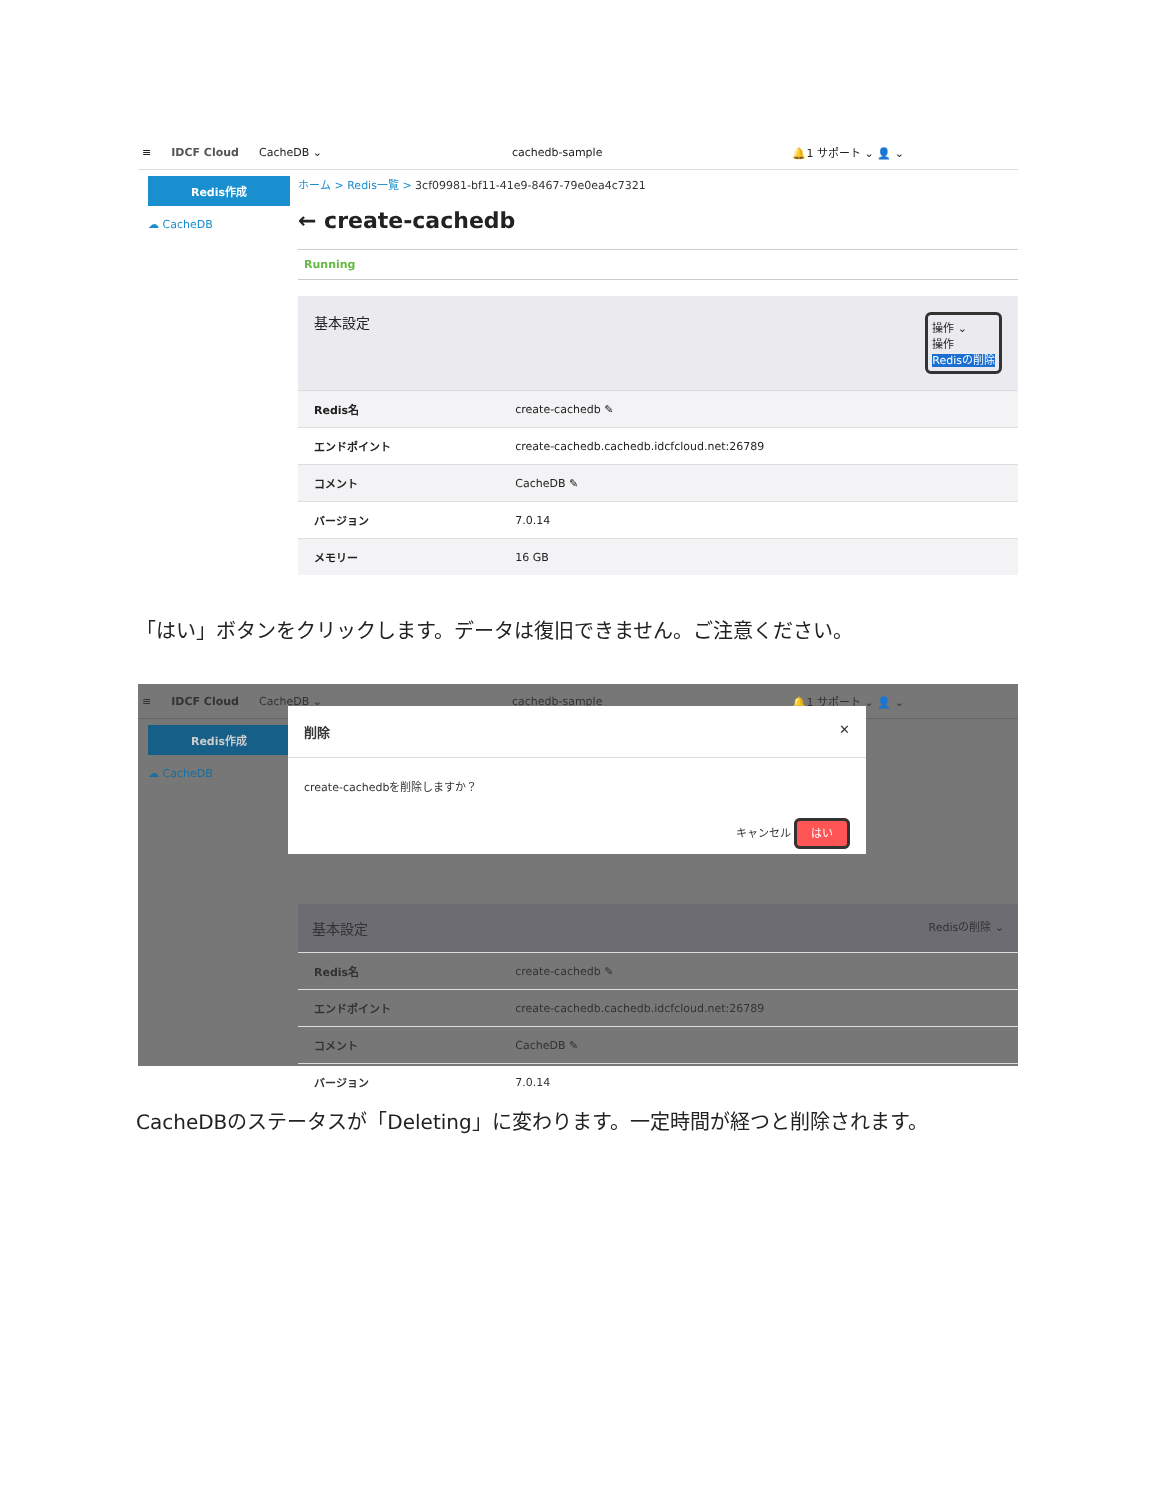≡ IDCF Cloud CacheDB ⌄ cachedb-sample 🔔1 サポート ⌄ 👤 ⌄
Redis作成
☁ CacheDB
ホーム > Redis一覧 > 3cf09981-bf11-41e9-8467-79e0ea4c7321
← create-cachedb
Running
基本設定 操作 ⌄
操作
Redisの削除
| Redis名 | create-cachedb ✎ |
| エンドポイント | create-cachedb.cachedb.idcfcloud.net:26789 |
| コメント | CacheDB ✎ |
| バージョン | 7.0.14 |
| メモリー | 16 GB |
「はい」ボタンをクリックします。データは復旧できません。ご注意ください。
≡ IDCF Cloud CacheDB ⌄ cachedb-sample 🔔1 サポート ⌄ 👤 ⌄
Redis作成
☁ CacheDB
削除 ✕
create-cachedbを削除しますか？
キャンセル はい
基本設定 Redisの削除 ⌄
| Redis名 | create-cachedb ✎ |
| エンドポイント | create-cachedb.cachedb.idcfcloud.net:26789 |
| コメント | CacheDB ✎ |
| バージョン | 7.0.14 |
CacheDBのステータスが「Deleting」に変わります。一定時間が経つと削除されます。